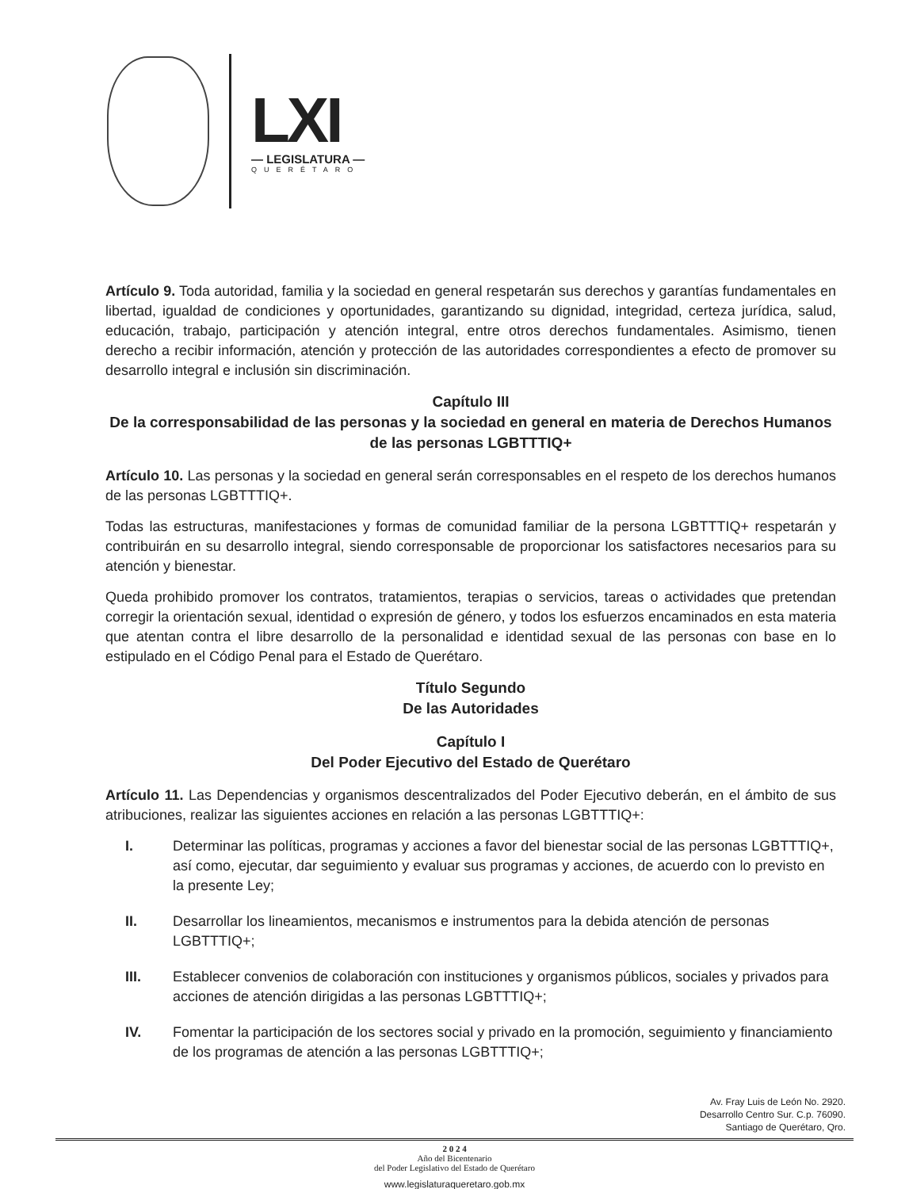LXI
— LEGISLATURA —
QUERÉTARO
Artículo 9. Toda autoridad, familia y la sociedad en general respetarán sus derechos y garantías fundamentales en libertad, igualdad de condiciones y oportunidades, garantizando su dignidad, integridad, certeza jurídica, salud, educación, trabajo, participación y atención integral, entre otros derechos fundamentales. Asimismo, tienen derecho a recibir información, atención y protección de las autoridades correspondientes a efecto de promover su desarrollo integral e inclusión sin discriminación.
Capítulo III
De la corresponsabilidad de las personas y la sociedad en general en materia de Derechos Humanos de las personas LGBTTTIQ+
Artículo 10. Las personas y la sociedad en general serán corresponsables en el respeto de los derechos humanos de las personas LGBTTTIQ+.
Todas las estructuras, manifestaciones y formas de comunidad familiar de la persona LGBTTTIQ+ respetarán y contribuirán en su desarrollo integral, siendo corresponsable de proporcionar los satisfactores necesarios para su atención y bienestar.
Queda prohibido promover los contratos, tratamientos, terapias o servicios, tareas o actividades que pretendan corregir la orientación sexual, identidad o expresión de género, y todos los esfuerzos encaminados en esta materia que atentan contra el libre desarrollo de la personalidad e identidad sexual de las personas con base en lo estipulado en el Código Penal para el Estado de Querétaro.
Título Segundo
De las Autoridades
Capítulo I
Del Poder Ejecutivo del Estado de Querétaro
Artículo 11. Las Dependencias y organismos descentralizados del Poder Ejecutivo deberán, en el ámbito de sus atribuciones, realizar las siguientes acciones en relación a las personas LGBTTTIQ+:
I. Determinar las políticas, programas y acciones a favor del bienestar social de las personas LGBTTTIQ+, así como, ejecutar, dar seguimiento y evaluar sus programas y acciones, de acuerdo con lo previsto en la presente Ley;
II. Desarrollar los lineamientos, mecanismos e instrumentos para la debida atención de personas LGBTTTIQ+;
III. Establecer convenios de colaboración con instituciones y organismos públicos, sociales y privados para acciones de atención dirigidas a las personas LGBTTTIQ+;
IV. Fomentar la participación de los sectores social y privado en la promoción, seguimiento y financiamiento de los programas de atención a las personas LGBTTTIQ+;
Av. Fray Luis de León No. 2920.
Desarrollo Centro Sur. C.p. 76090.
Santiago de Querétaro, Qro.
2 0 2 4
Año del Bicentenario
del Poder Legislativo del Estado de Querétaro
www.legislaturaqueretaro.gob.mx